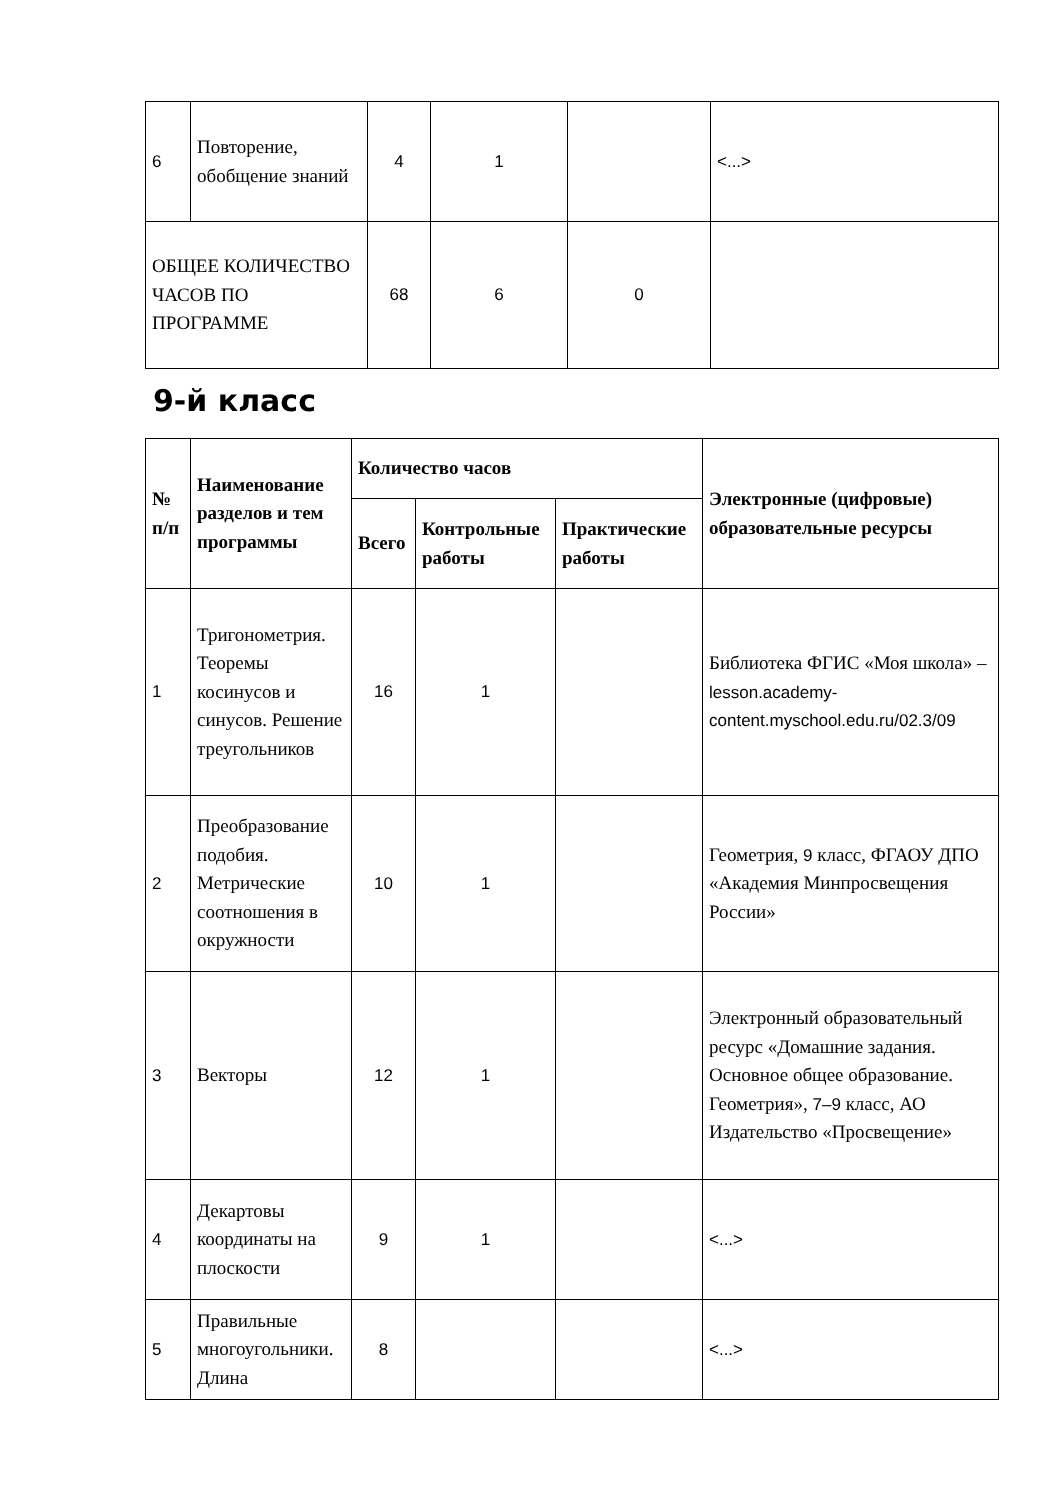| 6 | Повторение, обобщение знаний | 4 | 1 | | <...> |
| ОБЩЕЕ КОЛИЧЕСТВО ЧАСОВ ПО ПРОГРАММЕ | | 68 | 6 | 0 | |
9-й класс
| № п/п | Наименование разделов и тем программы | Количество часов | | | Электронные (цифровые) образовательные ресурсы |
| --- | --- | --- | --- | --- | --- |
| | | Всего | Контрольные работы | Практические работы | |
| 1 | Тригонометрия. Теоремы косинусов и синусов. Решение треугольников | 16 | 1 | | Библиотека ФГИС «Моя школа» – lesson.academy-content.myschool.edu.ru/02.3/09 |
| 2 | Преобразование подобия. Метрические соотношения в окружности | 10 | 1 | | Геометрия, 9 класс, ФГАОУ ДПО «Академия Минпросвещения России» |
| 3 | Векторы | 12 | 1 | | Электронный образовательный ресурс «Домашние задания. Основное общее образование. Геометрия», 7–9 класс, АО Издательство «Просвещение» |
| 4 | Декартовы координаты на плоскости | 9 | 1 | | <...> |
| 5 | Правильные многоугольники. Длина | 8 | | | <...> |